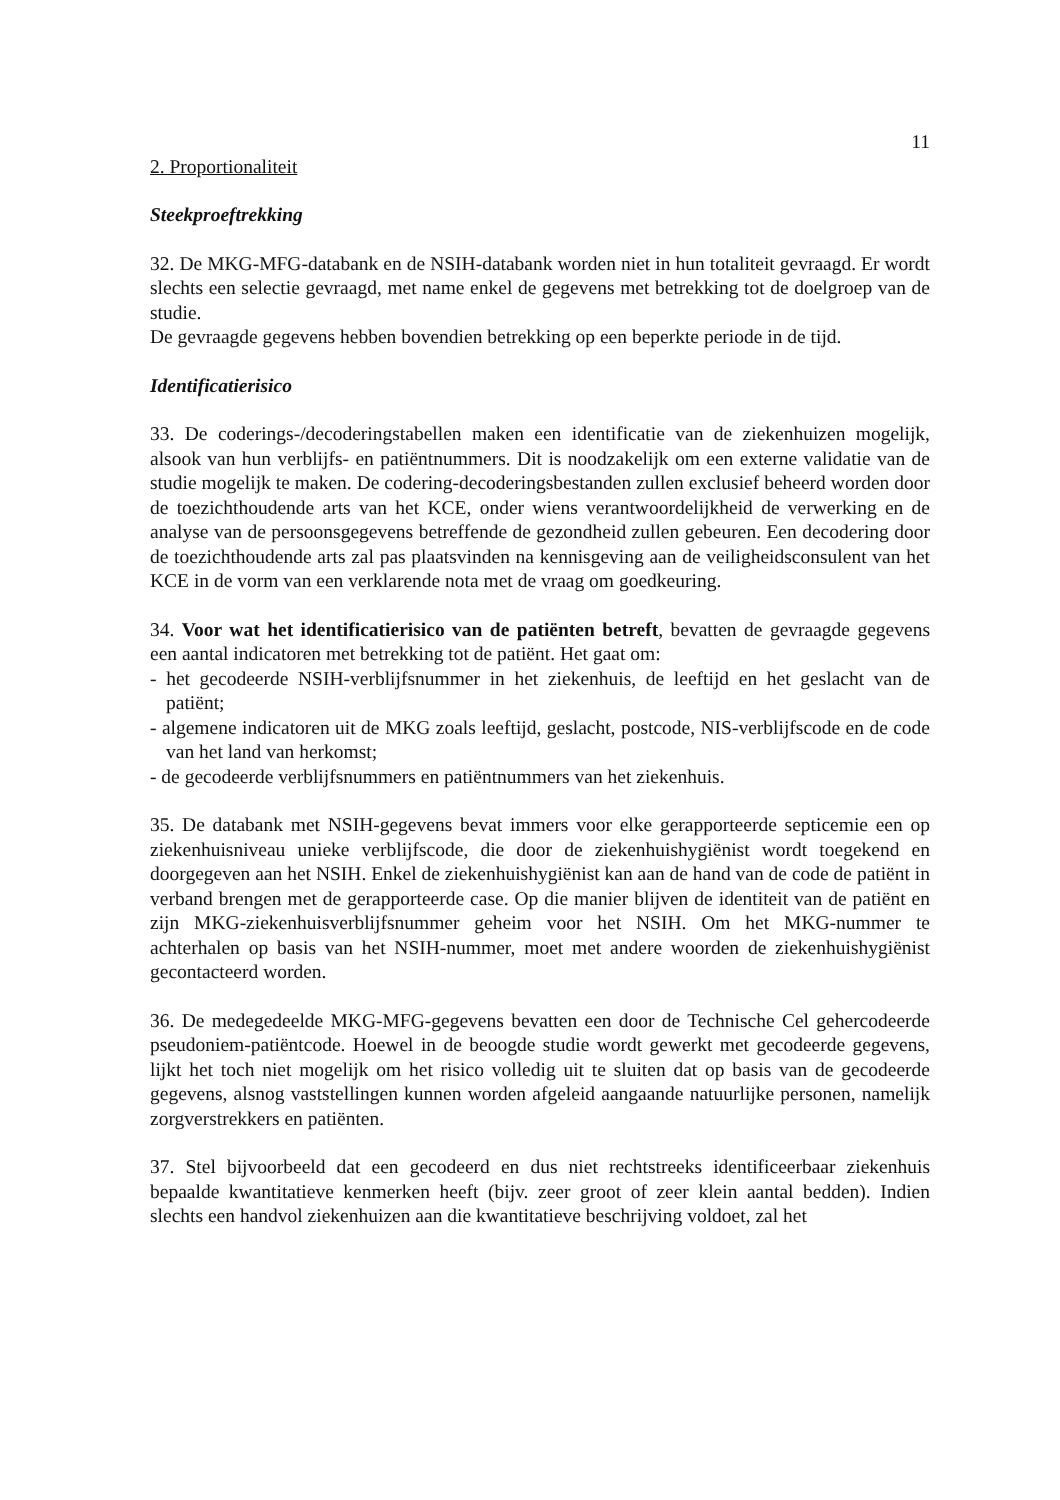11
2. Proportionaliteit
Steekproeftrekking
32. De MKG-MFG-databank en de NSIH-databank worden niet in hun totaliteit gevraagd. Er wordt slechts een selectie gevraagd, met name enkel de gegevens met betrekking tot de doelgroep van de studie.
De gevraagde gegevens hebben bovendien betrekking op een beperkte periode in de tijd.
Identificatierisico
33. De coderings-/decoderingstabellen maken een identificatie van de ziekenhuizen mogelijk, alsook van hun verblijfs- en patiëntnummers. Dit is noodzakelijk om een externe validatie van de studie mogelijk te maken. De codering-decoderingsbestanden zullen exclusief beheerd worden door de toezichthoudende arts van het KCE, onder wiens verantwoordelijkheid de verwerking en de analyse van de persoonsgegevens betreffende de gezondheid zullen gebeuren. Een decodering door de toezichthoudende arts zal pas plaatsvinden na kennisgeving aan de veiligheidsconsulent van het KCE in de vorm van een verklarende nota met de vraag om goedkeuring.
34. Voor wat het identificatierisico van de patiënten betreft, bevatten de gevraagde gegevens een aantal indicatoren met betrekking tot de patiënt. Het gaat om:
- het gecodeerde NSIH-verblijfsnummer in het ziekenhuis, de leeftijd en het geslacht van de patiënt;
- algemene indicatoren uit de MKG zoals leeftijd, geslacht, postcode, NIS-verblijfscode en de code van het land van herkomst;
- de gecodeerde verblijfsnummers en patiëntnummers van het ziekenhuis.
35. De databank met NSIH-gegevens bevat immers voor elke gerapporteerde septicemie een op ziekenhuisniveau unieke verblijfscode, die door de ziekenhuishygiënist wordt toegekend en doorgegeven aan het NSIH. Enkel de ziekenhuishygiënist kan aan de hand van de code de patiënt in verband brengen met de gerapporteerde case. Op die manier blijven de identiteit van de patiënt en zijn MKG-ziekenhuisverblijfsnummer geheim voor het NSIH. Om het MKG-nummer te achterhalen op basis van het NSIH-nummer, moet met andere woorden de ziekenhuishygiënist gecontacteerd worden.
36. De medegedeelde MKG-MFG-gegevens bevatten een door de Technische Cel gehercodeerde pseudoniem-patiëntcode. Hoewel in de beoogde studie wordt gewerkt met gecodeerde gegevens, lijkt het toch niet mogelijk om het risico volledig uit te sluiten dat op basis van de gecodeerde gegevens, alsnog vaststellingen kunnen worden afgeleid aangaande natuurlijke personen, namelijk zorgverstrekkers en patiënten.
37. Stel bijvoorbeeld dat een gecodeerd en dus niet rechtstreeks identificeerbaar ziekenhuis bepaalde kwantitatieve kenmerken heeft (bijv. zeer groot of zeer klein aantal bedden). Indien slechts een handvol ziekenhuizen aan die kwantitatieve beschrijving voldoet, zal het